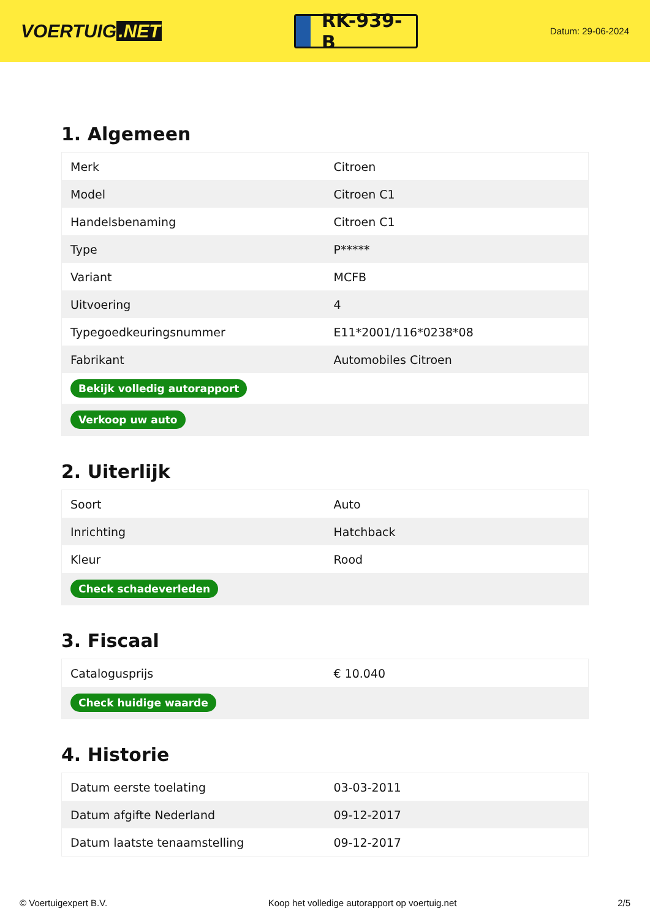VOERTUIG.NET
RK-939-B
Datum: 29-06-2024
1. Algemeen
| Merk | Citroen |
| Model | Citroen C1 |
| Handelsbenaming | Citroen C1 |
| Type | P***** |
| Variant | MCFB |
| Uitvoering | 4 |
| Typegoedkeuringsnummer | E11*2001/116*0238*08 |
| Fabrikant | Automobiles Citroen |
| Bekijk volledig autorapport | |
| Verkoop uw auto | |
2. Uiterlijk
| Soort | Auto |
| Inrichting | Hatchback |
| Kleur | Rood |
| Check schadeverleden | |
3. Fiscaal
| Catalogusprijs | € 10.040 |
| Check huidige waarde | |
4. Historie
| Datum eerste toelating | 03-03-2011 |
| Datum afgifte Nederland | 09-12-2017 |
| Datum laatste tenaamstelling | 09-12-2017 |
© Voertuigexpert B.V. Koop het volledige autorapport op voertuig.net 2/5